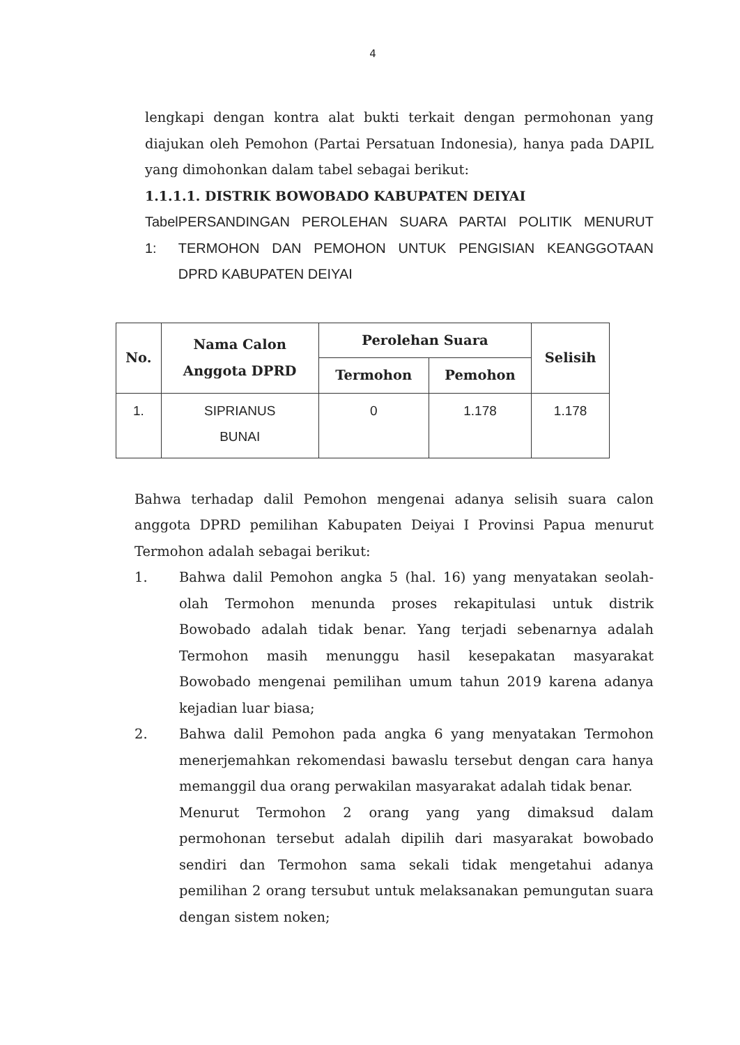4
lengkapi dengan kontra alat bukti terkait dengan permohonan yang diajukan oleh Pemohon (Partai Persatuan Indonesia), hanya pada DAPIL yang dimohonkan dalam tabel sebagai berikut:
1.1.1.1. DISTRIK BOWOBADO KABUPATEN DEIYAI
Tabel 1:
PERSANDINGAN PEROLEHAN SUARA PARTAI POLITIK MENURUT TERMOHON DAN PEMOHON UNTUK PENGISIAN KEANGGOTAAN DPRD KABUPATEN DEIYAI
| No. | Nama Calon Anggota DPRD | Perolehan Suara | | Selisih |
| --- | --- | --- | --- | --- |
| | | Termohon | Pemohon | |
| 1. | SIPRIANUS BUNAI | 0 | 1.178 | 1.178 |
Bahwa terhadap dalil Pemohon mengenai adanya selisih suara calon anggota DPRD pemilihan Kabupaten Deiyai I Provinsi Papua menurut Termohon adalah sebagai berikut:
1. Bahwa dalil Pemohon angka 5 (hal. 16) yang menyatakan seolah-olah Termohon menunda proses rekapitulasi untuk distrik Bowobado adalah tidak benar. Yang terjadi sebenarnya adalah Termohon masih menunggu hasil kesepakatan masyarakat Bowobado mengenai pemilihan umum tahun 2019 karena adanya kejadian luar biasa;
2. Bahwa dalil Pemohon pada angka 6 yang menyatakan Termohon menerjemahkan rekomendasi bawaslu tersebut dengan cara hanya memanggil dua orang perwakilan masyarakat adalah tidak benar.
Menurut Termohon 2 orang yang yang dimaksud dalam permohonan tersebut adalah dipilih dari masyarakat bowobado sendiri dan Termohon sama sekali tidak mengetahui adanya pemilihan 2 orang tersubut untuk melaksanakan pemungutan suara dengan sistem noken;